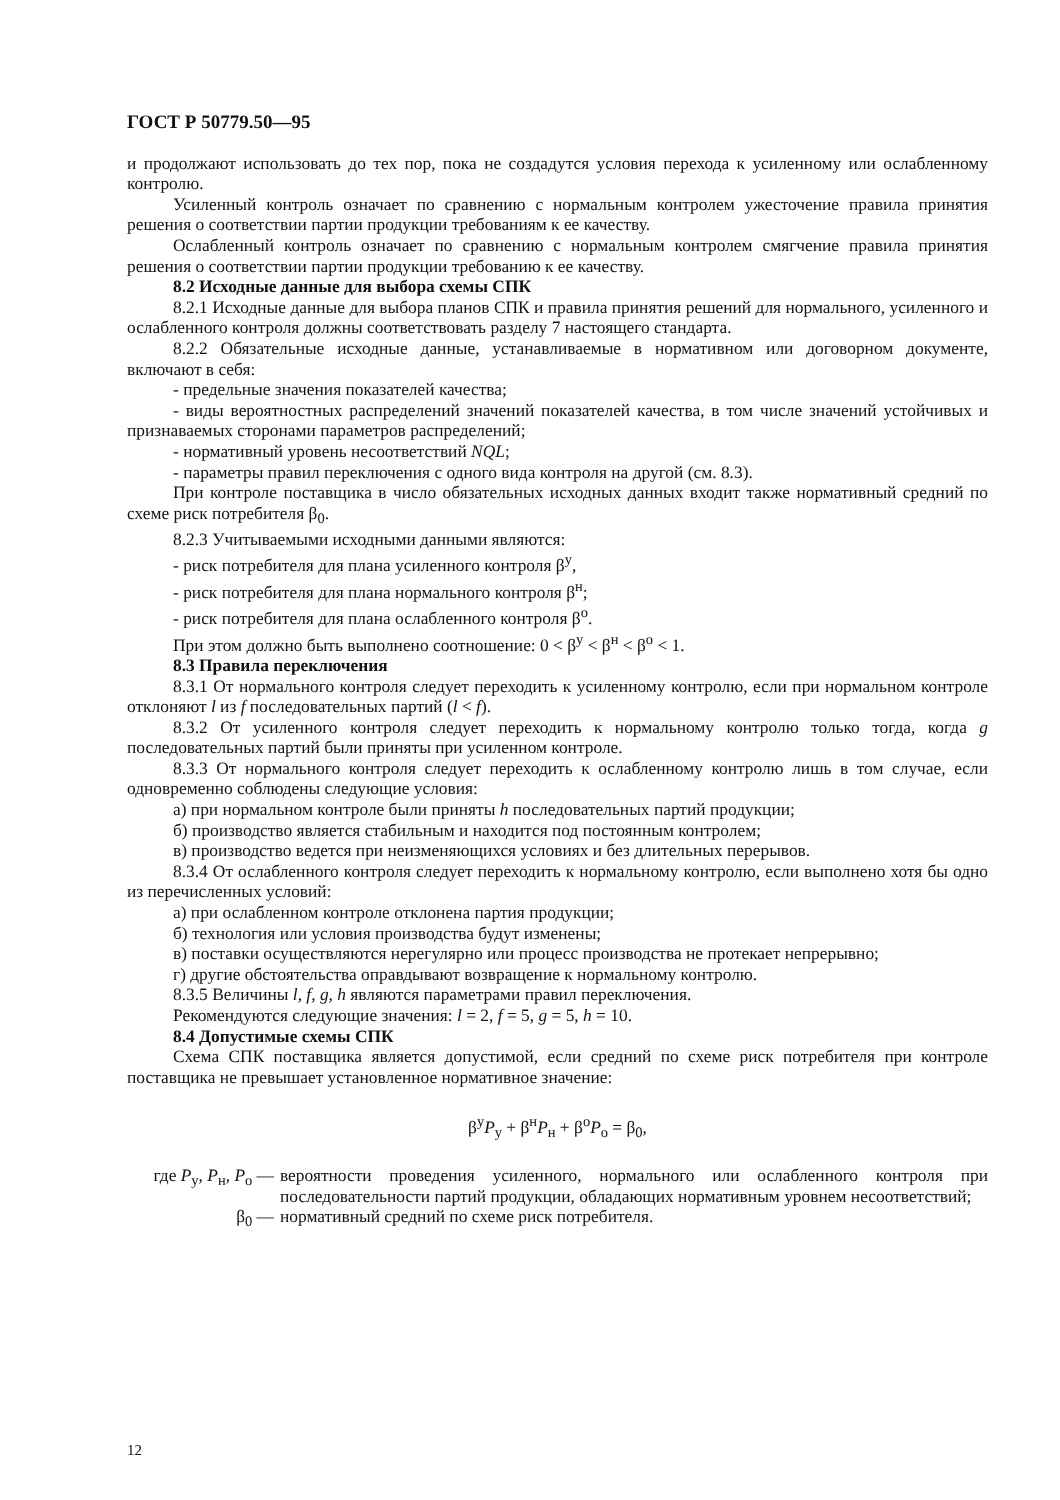ГОСТ Р 50779.50—95
и продолжают использовать до тех пор, пока не создадутся условия перехода к усиленному или ослабленному контролю.
Усиленный контроль означает по сравнению с нормальным контролем ужесточение правила принятия решения о соответствии партии продукции требованиям к ее качеству.
Ослабленный контроль означает по сравнению с нормальным контролем смягчение правила принятия решения о соответствии партии продукции требованию к ее качеству.
8.2 Исходные данные для выбора схемы СПК
8.2.1 Исходные данные для выбора планов СПК и правила принятия решений для нормального, усиленного и ослабленного контроля должны соответствовать разделу 7 настоящего стандарта.
8.2.2 Обязательные исходные данные, устанавливаемые в нормативном или договорном документе, включают в себя:
- предельные значения показателей качества;
- виды вероятностных распределений значений показателей качества, в том числе значений устойчивых и признаваемых сторонами параметров распределений;
- нормативный уровень несоответствий NQL;
- параметры правил переключения с одного вида контроля на другой (см. 8.3).
При контроле поставщика в число обязательных исходных данных входит также нормативный средний по схеме риск потребителя β<sub>0</sub>.
8.2.3 Учитываемыми исходными данными являются:
- риск потребителя для плана усиленного контроля β<sup>у</sup>,
- риск потребителя для плана нормального контроля β<sup>н</sup>;
- риск потребителя для плана ослабленного контроля β<sup>о</sup>.
При этом должно быть выполнено соотношение: 0 < β<sup>у</sup> < β<sup>н</sup> < β<sup>о</sup> < 1.
8.3 Правила переключения
8.3.1 От нормального контроля следует переходить к усиленному контролю, если при нормальном контроле отклоняют l из f последовательных партий (l < f).
8.3.2 От усиленного контроля следует переходить к нормальному контролю только тогда, когда g последовательных партий были приняты при усиленном контроле.
8.3.3 От нормального контроля следует переходить к ослабленному контролю лишь в том случае, если одновременно соблюдены следующие условия:
а) при нормальном контроле были приняты h последовательных партий продукции;
б) производство является стабильным и находится под постоянным контролем;
в) производство ведется при неизменяющихся условиях и без длительных перерывов.
8.3.4 От ослабленного контроля следует переходить к нормальному контролю, если выполнено хотя бы одно из перечисленных условий:
а) при ослабленном контроле отклонена партия продукции;
б) технология или условия производства будут изменены;
в) поставки осуществляются нерегулярно или процесс производства не протекает непрерывно;
г) другие обстоятельства оправдывают возвращение к нормальному контролю.
8.3.5 Величины l, f, g, h являются параметрами правил переключения.
Рекомендуются следующие значения: l = 2, f = 5, g = 5, h = 10.
8.4 Допустимые схемы СПК
Схема СПК поставщика является допустимой, если средний по схеме риск потребителя при контроле поставщика не превышает установленное нормативное значение:
β<sup>у</sup>P<sub>у</sub> + β<sup>н</sup>P<sub>н</sub> + β<sup>о</sup>P<sub>о</sub> = β<sub>0</sub>,
где P<sub>у</sub>, P<sub>н</sub>, P<sub>о</sub> — вероятности проведения усиленного, нормального или ослабленного контроля при последовательности партий продукции, обладающих нормативным уровнем несоответствий;
β<sub>0</sub> — нормативный средний по схеме риск потребителя.
12